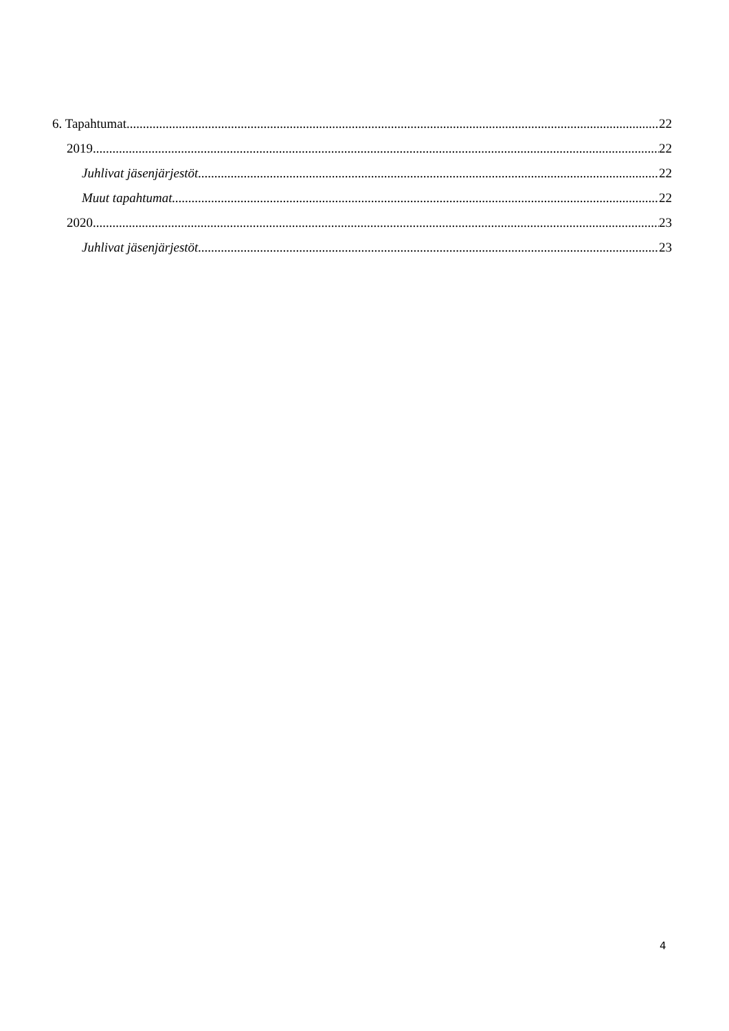6. Tapahtumat 22
2019 22
Juhlivat jäsenjärjestöt 22
Muut tapahtumat 22
2020 23
Juhlivat jäsenjärjestöt 23
4